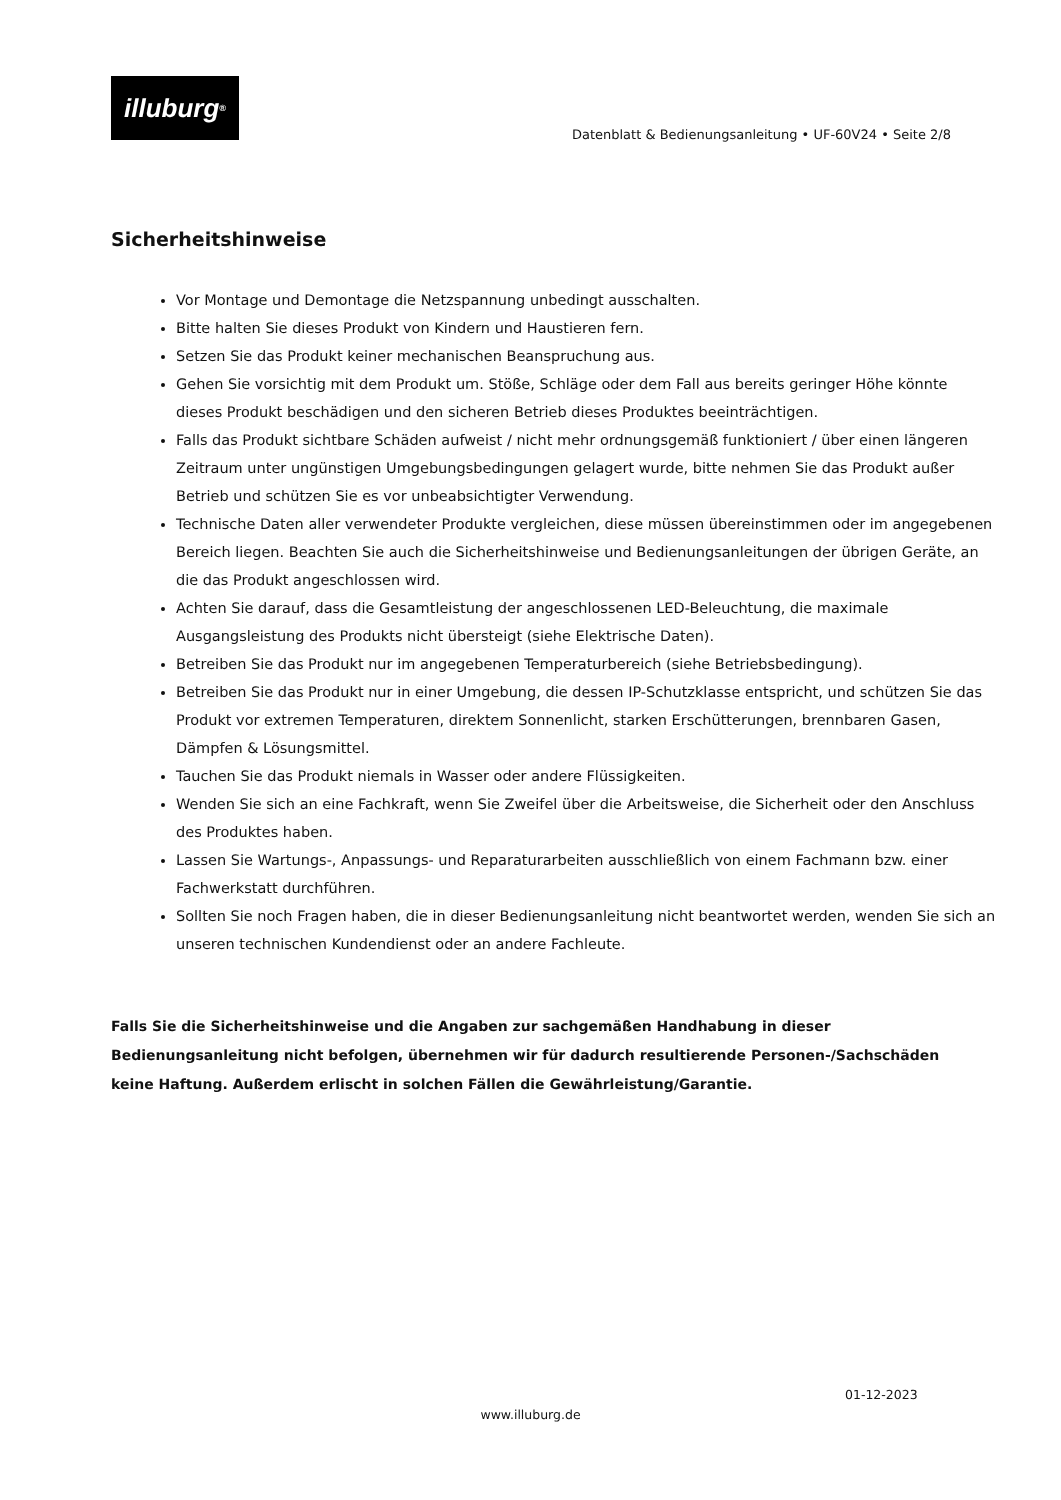illuburg<sup>®</sup>
Datenblatt & Bedienungsanleitung • UF-60V24 • Seite 2/8
Sicherheitshinweise
Vor Montage und Demontage die Netzspannung unbedingt ausschalten.
Bitte halten Sie dieses Produkt von Kindern und Haustieren fern.
Setzen Sie das Produkt keiner mechanischen Beanspruchung aus.
Gehen Sie vorsichtig mit dem Produkt um. Stöße, Schläge oder dem Fall aus bereits geringer Höhe könnte dieses Produkt beschädigen und den sicheren Betrieb dieses Produktes beeinträchtigen.
Falls das Produkt sichtbare Schäden aufweist / nicht mehr ordnungsgemäß funktioniert / über einen längeren Zeitraum unter ungünstigen Umgebungsbedingungen gelagert wurde, bitte nehmen Sie das Produkt außer Betrieb und schützen Sie es vor unbeabsichtigter Verwendung.
Technische Daten aller verwendeter Produkte vergleichen, diese müssen übereinstimmen oder im angegebenen Bereich liegen. Beachten Sie auch die Sicherheitshinweise und Bedienungsanleitungen der übrigen Geräte, an die das Produkt angeschlossen wird.
Achten Sie darauf, dass die Gesamtleistung der angeschlossenen LED-Beleuchtung, die maximale Ausgangsleistung des Produkts nicht übersteigt (siehe Elektrische Daten).
Betreiben Sie das Produkt nur im angegebenen Temperaturbereich (siehe Betriebsbedingung).
Betreiben Sie das Produkt nur in einer Umgebung, die dessen IP-Schutzklasse entspricht, und schützen Sie das Produkt vor extremen Temperaturen, direktem Sonnenlicht, starken Erschütterungen, brennbaren Gasen, Dämpfen & Lösungsmittel.
Tauchen Sie das Produkt niemals in Wasser oder andere Flüssigkeiten.
Wenden Sie sich an eine Fachkraft, wenn Sie Zweifel über die Arbeitsweise, die Sicherheit oder den Anschluss des Produktes haben.
Lassen Sie Wartungs-, Anpassungs- und Reparaturarbeiten ausschließlich von einem Fachmann bzw. einer Fachwerkstatt durchführen.
Sollten Sie noch Fragen haben, die in dieser Bedienungsanleitung nicht beantwortet werden, wenden Sie sich an unseren technischen Kundendienst oder an andere Fachleute.
Falls Sie die Sicherheitshinweise und die Angaben zur sachgemäßen Handhabung in dieser Bedienungsanleitung nicht befolgen, übernehmen wir für dadurch resultierende Personen-/Sachschäden keine Haftung. Außerdem erlischt in solchen Fällen die Gewährleistung/Garantie.
01-12-2023
www.illuburg.de